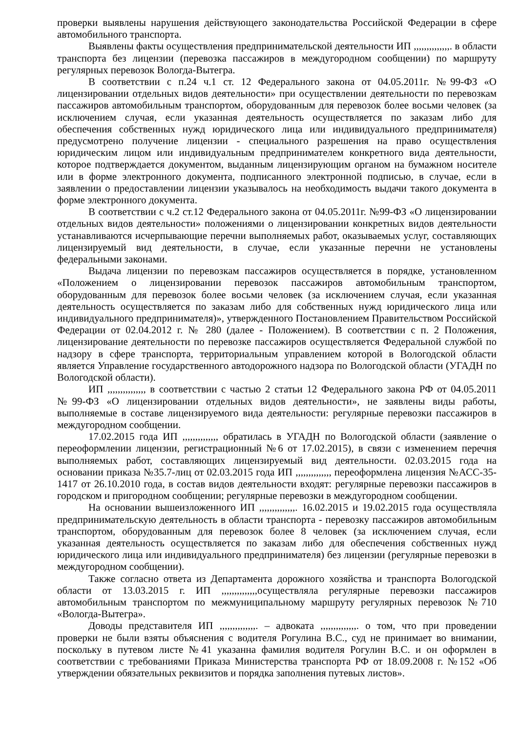проверки выявлены нарушения действующего законодательства Российской Федерации в сфере автомобильного транспорта.
Выявлены факты осуществления предпринимательской деятельности ИП ,,,,,,,,,,,,,,. в области транспорта без лицензии (перевозка пассажиров в междугородном сообщении) по маршруту регулярных перевозок Вологда-Вытегра.
В соответствии с п.24 ч.1 ст. 12 Федерального закона от 04.05.2011г. №99-ФЗ «О лицензировании отдельных видов деятельности» при осуществлении деятельности по перевозкам пассажиров автомобильным транспортом, оборудованным для перевозок более восьми человек (за исключением случая, если указанная деятельность осуществляется по заказам либо для обеспечения собственных нужд юридического лица или индивидуального предпринимателя) предусмотрено получение лицензии - специального разрешения на право осуществления юридическим лицом или индивидуальным предпринимателем конкретного вида деятельности, которое подтверждается документом, выданным лицензирующим органом на бумажном носителе или в форме электронного документа, подписанного электронной подписью, в случае, если в заявлении о предоставлении лицензии указывалось на необходимость выдачи такого документа в форме электронного документа.
В соответствии с ч.2 ст.12 Федерального закона от 04.05.2011г. №99-ФЗ «О лицензировании отдельных видов деятельности» положениями о лицензировании конкретных видов деятельности устанавливаются исчерпывающие перечни выполняемых работ, оказываемых услуг, составляющих лицензируемый вид деятельности, в случае, если указанные перечни не установлены федеральными законами.
Выдача лицензии по перевозкам пассажиров осуществляется в порядке, установленном «Положением о лицензировании перевозок пассажиров автомобильным транспортом, оборудованным для перевозок более восьми человек (за исключением случая, если указанная деятельность осуществляется по заказам либо для собственных нужд юридического лица или индивидуального предпринимателя)», утвержденного Постановлением Правительством Российской Федерации от 02.04.2012 г. № 280 (далее - Положением). В соответствии с п. 2 Положения, лицензирование деятельности по перевозке пассажиров осуществляется Федеральной службой по надзору в сфере транспорта, территориальным управлением которой в Вологодской области является Управление государственного автодорожного надзора по Вологодской области (УГАДН по Вологодской области).
ИП ,,,,,,,,,,,,,,, в соответствии с частью 2 статьи 12 Федерального закона РФ от 04.05.2011 №99-ФЗ «О лицензировании отдельных видов деятельности», не заявлены виды работы, выполняемые в составе лицензируемого вида деятельности: регулярные перевозки пассажиров в междугородном сообщении.
17.02.2015 года ИП ,,,,,,,,,,,,,, обратилась в УГАДН по Вологодской области (заявление о переоформлении лицензии, регистрационный №6 от 17.02.2015), в связи с изменением перечня выполняемых работ, составляющих лицензируемый вид деятельности. 02.03.2015 года на основании приказа №35.7-лиц от 02.03.2015 года ИП ,,,,,,,,,,,,,, переоформлена лицензия №АСС-35-1417 от 26.10.2010 года, в состав видов деятельности входят: регулярные перевозки пассажиров в городском и пригородном сообщении; регулярные перевозки в междугородном сообщении.
На основании вышеизложенного ИП ,,,,,,,,,,,,,,. 16.02.2015 и 19.02.2015 года осуществляла предпринимательскую деятельность в области транспорта - перевозку пассажиров автомобильным транспортом, оборудованным для перевозок более 8 человек (за исключением случая, если указанная деятельность осуществляется по заказам либо для обеспечения собственных нужд юридического лица или индивидуального предпринимателя) без лицензии (регулярные перевозки в междугородном сообщении).
Также согласно ответа из Департамента дорожного хозяйства и транспорта Вологодской области от 13.03.2015 г. ИП ,,,,,,,,,,,,,,осуществляла регулярные перевозки пассажиров автомобильным транспортом по межмуниципальному маршруту регулярных перевозок №710 «Вологда-Вытегра».
Доводы представителя ИП ,,,,,,,,,,,,,,. – адвоката ,,,,,,,,,,,,,,. о том, что при проведении проверки не были взяты объяснения с водителя Рогулина В.С., суд не принимает во внимании, поскольку в путевом листе №41 указанна фамилия водителя Рогулин В.С. и он оформлен в соответствии с требованиями Приказа Министерства транспорта РФ от 18.09.2008 г. №152 «Об утверждении обязательных реквизитов и порядка заполнения путевых листов».